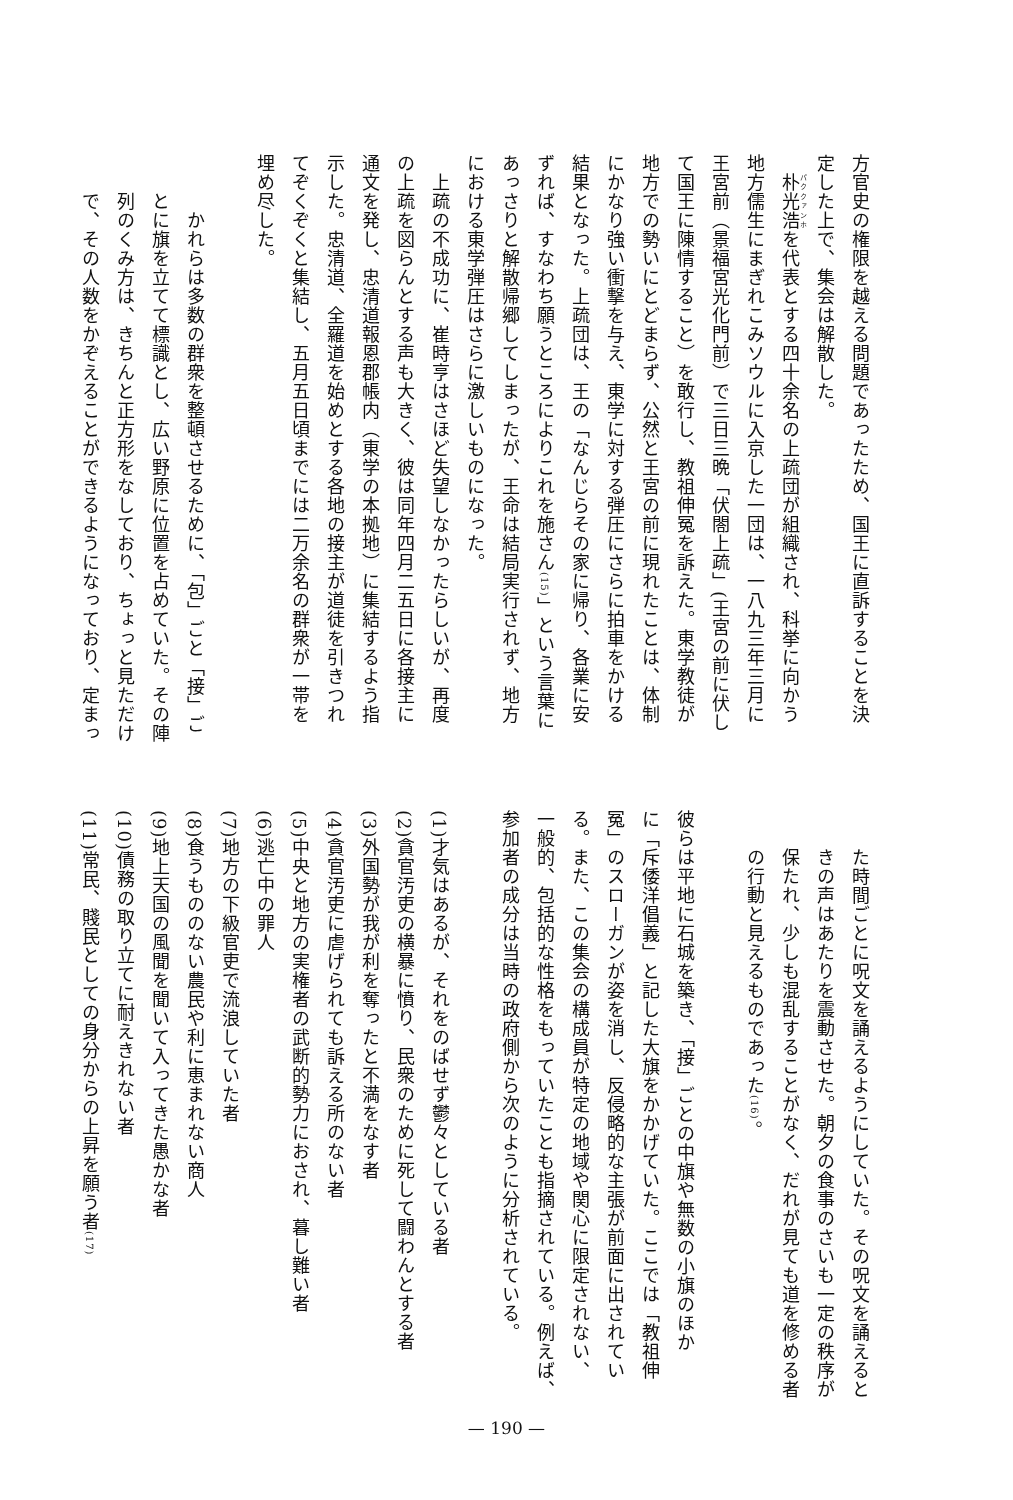方官史の権限を越える問題であったため、国王に直訴することを決
定した上で、集会は解散した。
朴光浩を代表とする四十余名の上疏団が組織され、科挙に向かう
地方儒生にまぎれこみソウルに入京した一団は、一八九三年三月に
王宮前（景福宮光化門前）で三日三晩「伏閤上疏」(王宮の前に伏し
て国王に陳情すること）を敢行し、教祖伸冤を訴えた。東学教徒が
地方での勢いにとどまらず、公然と王宮の前に現れたことは、体制
にかなり強い衝撃を与え、東学に対する弾圧にさらに拍車をかける
結果となった。上疏団は、王の「なんじらその家に帰り、各業に安
ずれば、すなわち願うところによりこれを施さん(15)」という言葉に
あっさりと解散帰郷してしまったが、王命は結局実行されず、地方
における東学弾圧はさらに激しいものになった。
上疏の不成功に、崔時亨はさほど失望しなかったらしいが、再度
の上疏を図らんとする声も大きく、彼は同年四月二五日に各接主に
通文を発し、忠清道報恩郡帳内（東学の本拠地）に集結するよう指
示した。忠清道、全羅道を始めとする各地の接主が道徒を引きつれ
てぞくぞくと集結し、五月五日頃までには二万余名の群衆が一帯を
埋め尽した。
かれらは多数の群衆を整頓させるために、「包」ごと「接」ご
とに旗を立てて標識とし、広い野原に位置を占めていた。その陣
列のくみ方は、きちんと正方形をなしており、ちょっと見ただけ
で、その人数をかぞえることができるようになっており、定まっ
た時間ごとに呪文を誦えるようにしていた。その呪文を誦えると
きの声はあたりを震動させた。朝夕の食事のさいも一定の秩序が
保たれ、少しも混乱することがなく、だれが見ても道を修める者
の行動と見えるものであった(16)。
彼らは平地に石城を築き、「接」ごとの中旗や無数の小旗のほか
に「斥倭洋倡義」と記した大旗をかかげていた。ここでは「教祖伸
冤」のスローガンが姿を消し、反侵略的な主張が前面に出されてい
る。また、この集会の構成員が特定の地域や関心に限定されない、
一般的、包括的な性格をもっていたことも指摘されている。例えば、
参加者の成分は当時の政府側から次のように分析されている。
(1)才気はあるが、それをのばせず鬱々としている者
(2)貪官汚吏の横暴に憤り、民衆のために死して闘わんとする者
(3)外国勢が我が利を奪ったと不満をなす者
(4)貪官汚吏に虐げられても訴える所のない者
(5)中央と地方の実権者の武断的勢力におされ、暮し難い者
(6)逃亡中の罪人
(7)地方の下級官吏で流浪していた者
(8)食うもののない農民や利に恵まれない商人
(9)地上天国の風聞を聞いて入ってきた愚かな者
(10)債務の取り立てに耐えきれない者
(11)常民、賤民としての身分からの上昇を願う者(17)
— 190 —